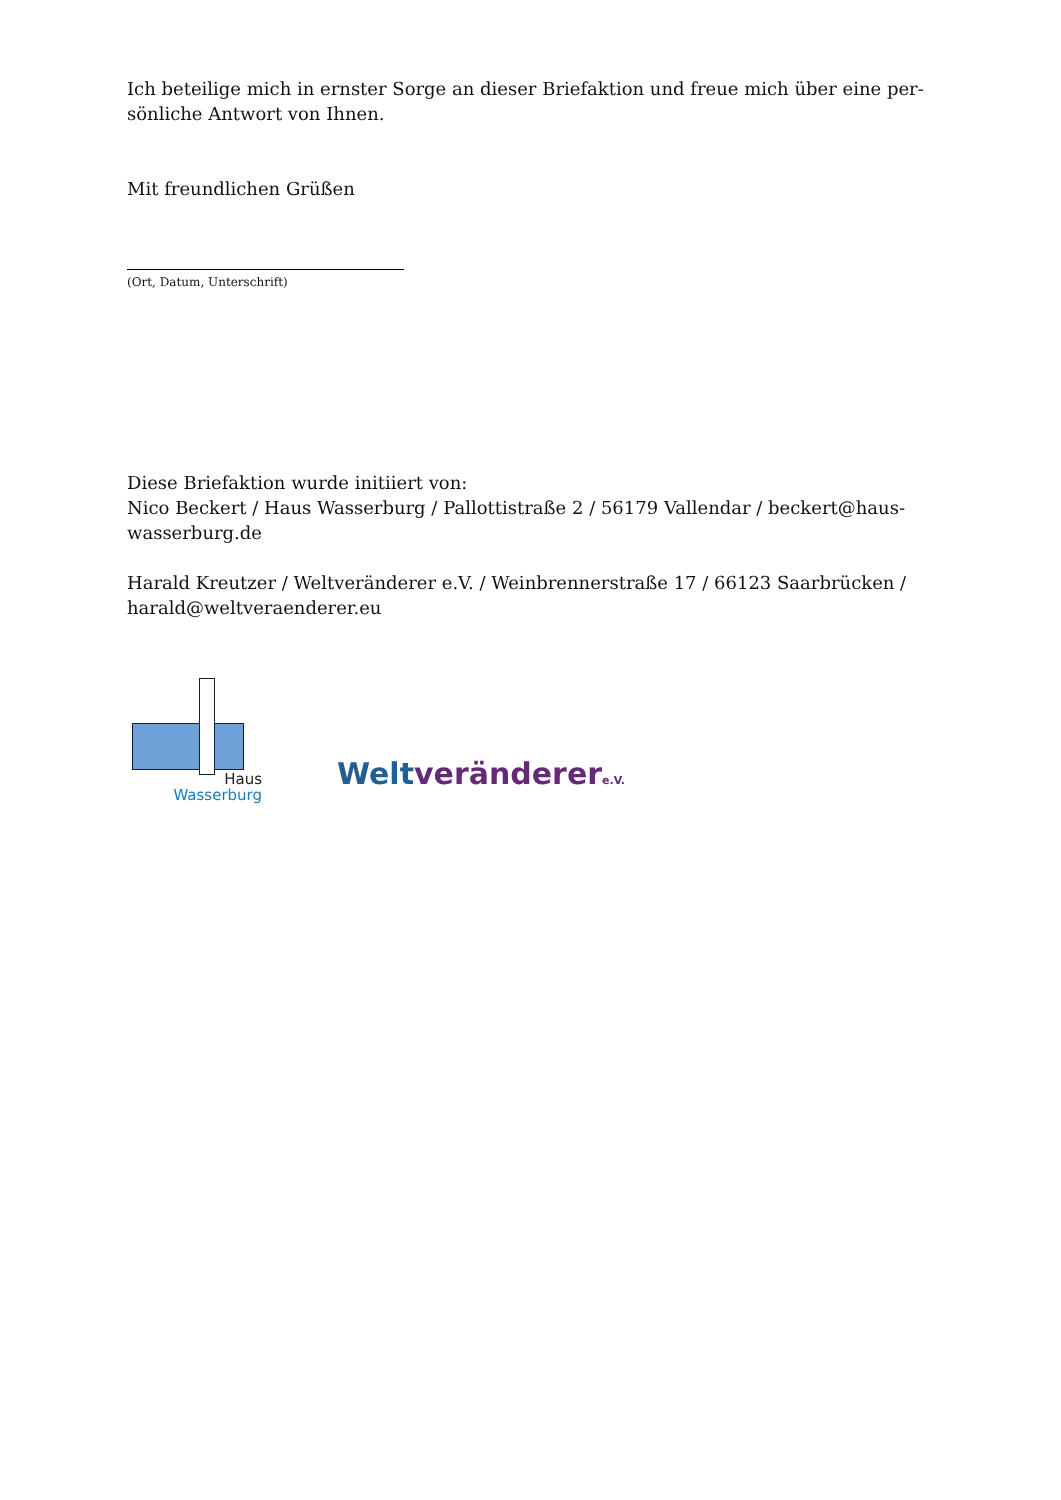Ich beteilige mich in ernster Sorge an dieser Briefaktion und freue mich über eine per-sönliche Antwort von Ihnen.
Mit freundlichen Grüßen
(Ort, Datum, Unterschrift)
Diese Briefaktion wurde initiiert von:
Nico Beckert / Haus Wasserburg / Pallottistraße 2 / 56179 Vallendar / beckert@haus-wasserburg.de
Harald Kreutzer / Weltveränderer e.V. / Weinbrennerstraße 17 / 66123 Saarbrücken / harald@weltveraenderer.eu
Haus
Wasserburg
Welt veränderer e.V.